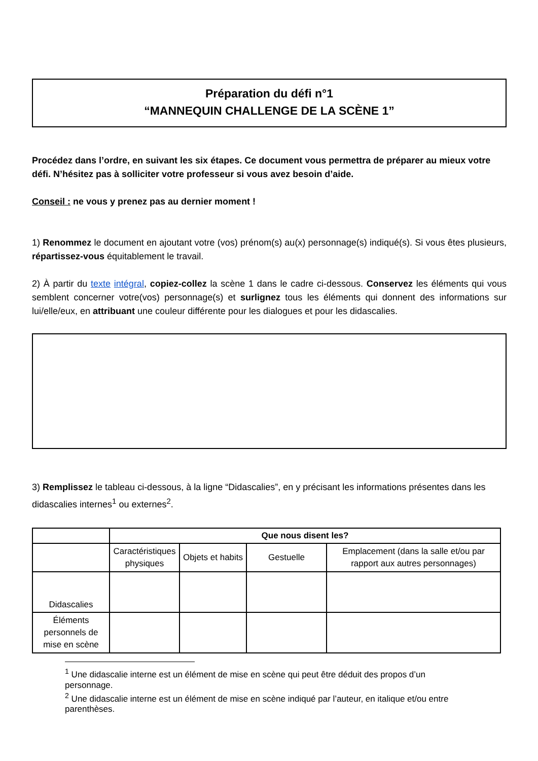Préparation du défi n°1
“MANNEQUIN CHALLENGE DE LA SCÈNE 1”
Procédez dans l’ordre, en suivant les six étapes. Ce document vous permettra de préparer au mieux votre défi. N’hésitez pas à solliciter votre professeur si vous avez besoin d’aide.
Conseil : ne vous y prenez pas au dernier moment !
1) Renommez le document en ajoutant votre (vos) prénom(s) au(x) personnage(s) indiqué(s). Si vous êtes plusieurs, répartissez-vous équitablement le travail.
2) À partir du texte intégral, copiez-collez la scène 1 dans le cadre ci-dessous. Conservez les éléments qui vous semblent concerner votre(vos) personnage(s) et surlignez tous les éléments qui donnent des informations sur lui/elle/eux, en attribuant une couleur différente pour les dialogues et pour les didascalies.
3) Remplissez le tableau ci-dessous, à la ligne “Didascalies”, en y précisant les informations présentes dans les didascalies internes<sup>1</sup> ou externes<sup>2</sup>.
| | Que nous disent les? | | | |
| --- | --- | --- | --- | --- |
| | Caractéristiques physiques | Objets et habits | Gestuelle | Emplacement (dans la salle et/ou par rapport aux autres personnages) |
| Didascalies | | | | |
| Éléments personnels de mise en scène | | | | |
<sup>1</sup> Une didascalie interne est un élément de mise en scène qui peut être déduit des propos d’un personnage.
<sup>2</sup> Une didascalie interne est un élément de mise en scène indiqué par l’auteur, en italique et/ou entre parenthèses.